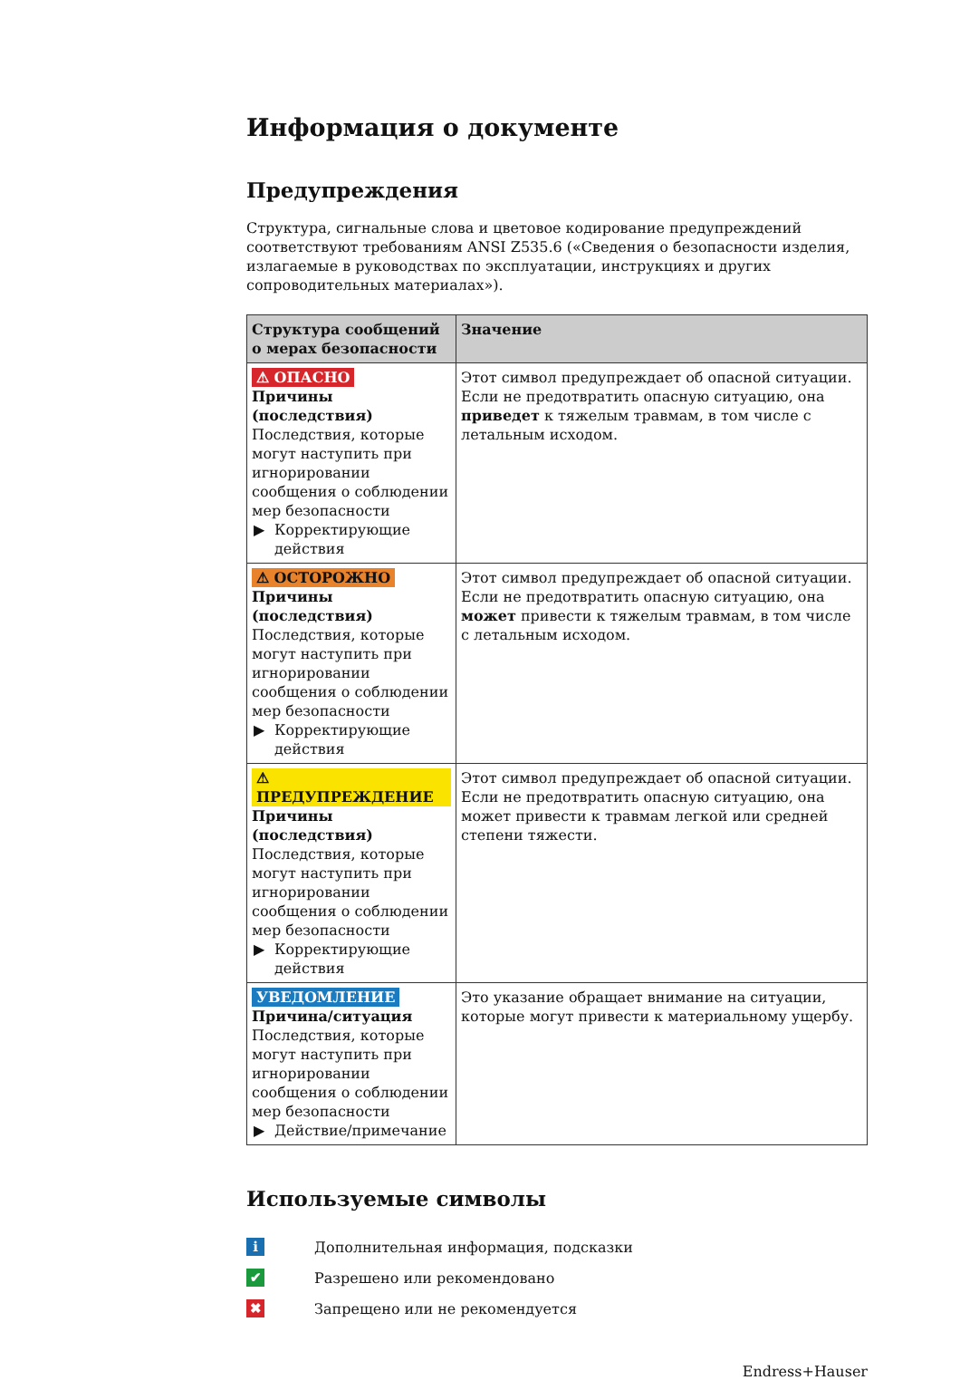Информация о документе
Предупреждения
Структура, сигнальные слова и цветовое кодирование предупреждений соответствуют требованиям ANSI Z535.6 («Сведения о безопасности изделия, излагаемые в руководствах по эксплуатации, инструкциях и других сопроводительных материалах»).
| Структура сообщений о мерах безопасности | Значение |
| --- | --- |
| ⚠ ОПАСНО Причины (последствия) Последствия, которые могут наступить при игнорировании сообщения о соблюдении мер безопасности ▶ Корректирующие действия | Этот символ предупреждает об опасной ситуации. Если не предотвратить опасную ситуацию, она приведет к тяжелым травмам, в том числе с летальным исходом. |
| ⚠ ОСТОРОЖНО Причины (последствия) Последствия, которые могут наступить при игнорировании сообщения о соблюдении мер безопасности ▶ Корректирующие действия | Этот символ предупреждает об опасной ситуации. Если не предотвратить опасную ситуацию, она может привести к тяжелым травмам, в том числе с летальным исходом. |
| ⚠ ПРЕДУПРЕЖДЕНИЕ Причины (последствия) Последствия, которые могут наступить при игнорировании сообщения о соблюдении мер безопасности ▶ Корректирующие действия | Этот символ предупреждает об опасной ситуации. Если не предотвратить опасную ситуацию, она может привести к травмам легкой или средней степени тяжести. |
| УВЕДОМЛЕНИЕ Причина/ситуация Последствия, которые могут наступить при игнорировании сообщения о соблюдении мер безопасности ▶ Действие/примечание | Это указание обращает внимание на ситуации, которые могут привести к материальному ущербу. |
Используемые символы
i
Дополнительная информация, подсказки
✔
Разрешено или рекомендовано
✖
Запрещено или не рекомендуется
Endress+Hauser